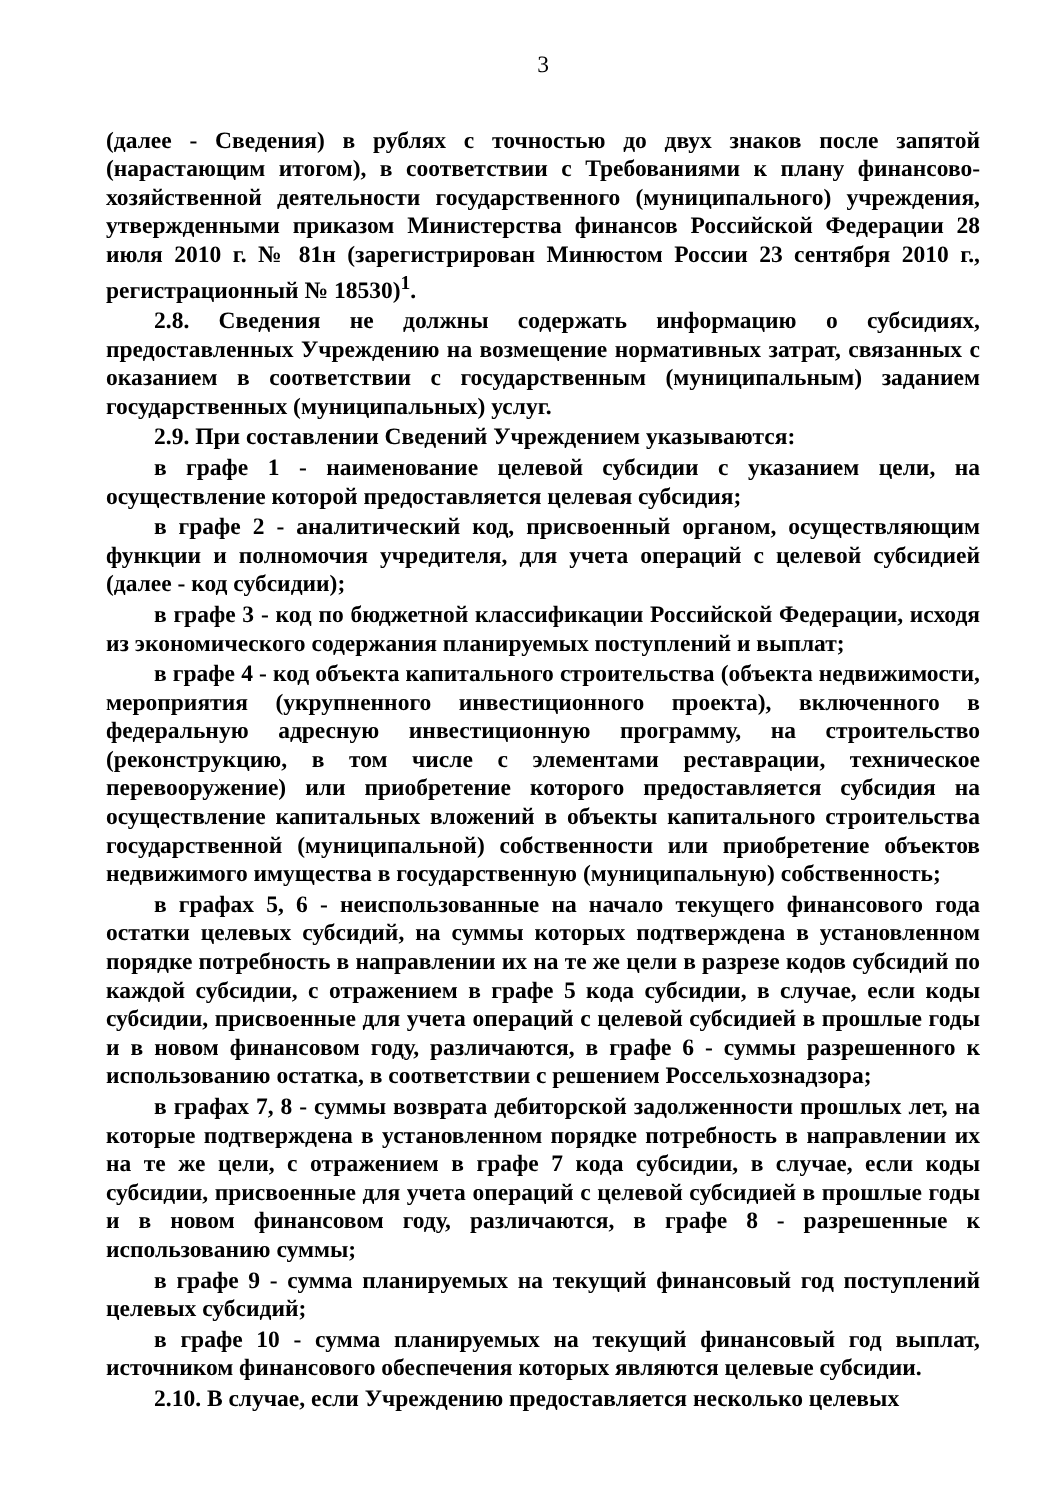3
(далее - Сведения) в рублях с точностью до двух знаков после запятой (нарастающим итогом), в соответствии с Требованиями к плану финансово-хозяйственной деятельности государственного (муниципального) учреждения, утвержденными приказом Министерства финансов Российской Федерации 28 июля 2010 г. № 81н (зарегистрирован Минюстом России 23 сентября 2010 г., регистрационный № 18530)<sup>1</sup>.
2.8. Сведения не должны содержать информацию о субсидиях, предоставленных Учреждению на возмещение нормативных затрат, связанных с оказанием в соответствии с государственным (муниципальным) заданием государственных (муниципальных) услуг.
2.9. При составлении Сведений Учреждением указываются:
в графе 1 - наименование целевой субсидии с указанием цели, на осуществление которой предоставляется целевая субсидия;
в графе 2 - аналитический код, присвоенный органом, осуществляющим функции и полномочия учредителя, для учета операций с целевой субсидией (далее - код субсидии);
в графе 3 - код по бюджетной классификации Российской Федерации, исходя из экономического содержания планируемых поступлений и выплат;
в графе 4 - код объекта капитального строительства (объекта недвижимости, мероприятия (укрупненного инвестиционного проекта), включенного в федеральную адресную инвестиционную программу, на строительство (реконструкцию, в том числе с элементами реставрации, техническое перевооружение) или приобретение которого предоставляется субсидия на осуществление капитальных вложений в объекты капитального строительства государственной (муниципальной) собственности или приобретение объектов недвижимого имущества в государственную (муниципальную) собственность;
в графах 5, 6 - неиспользованные на начало текущего финансового года остатки целевых субсидий, на суммы которых подтверждена в установленном порядке потребность в направлении их на те же цели в разрезе кодов субсидий по каждой субсидии, с отражением в графе 5 кода субсидии, в случае, если коды субсидии, присвоенные для учета операций с целевой субсидией в прошлые годы и в новом финансовом году, различаются, в графе 6 - суммы разрешенного к использованию остатка, в соответствии с решением Россельхознадзора;
в графах 7, 8 - суммы возврата дебиторской задолженности прошлых лет, на которые подтверждена в установленном порядке потребность в направлении их на те же цели, с отражением в графе 7 кода субсидии, в случае, если коды субсидии, присвоенные для учета операций с целевой субсидией в прошлые годы и в новом финансовом году, различаются, в графе 8 - разрешенные к использованию суммы;
в графе 9 - сумма планируемых на текущий финансовый год поступлений целевых субсидий;
в графе 10 - сумма планируемых на текущий финансовый год выплат, источником финансового обеспечения которых являются целевые субсидии.
2.10. В случае, если Учреждению предоставляется несколько целевых